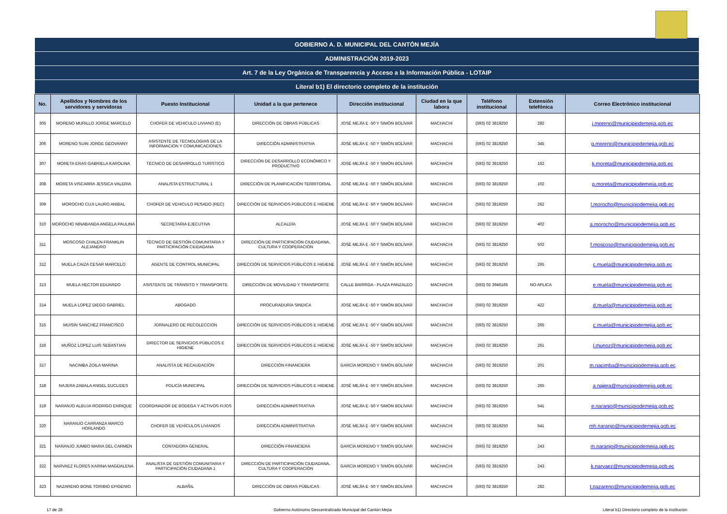| GOBIERNO A. D. MUNICIPAL DEL CANTÓN MEJÍA |
| ADMINISTRACIÓN 2019-2023 |
| Art. 7 de la Ley Orgánica de Transparencia y Acceso a la Información Pública - LOTAIP |
| Literal b1) El directorio completo de la institución |
| No. | Apellidos y Nombres de los servidores y servidoras | Puesto Institucional | Unidad a la que pertenece | Dirección institucional | Ciudad en la que labora | Teléfono institucional | Extensión telefónica | Correo Electrónico institucional |
| --- | --- | --- | --- | --- | --- | --- | --- | --- |
| 305 | MORENO MURILLO JORGE MARCELO | CHOFER DE VEHICULO LIVIANO (E) | DIRECCIÓN DE OBRAS PÚBLICAS | JOSÉ MEJÍA E -50 Y SIMÓN BOLÍVAR | MACHACHI | (593) 02 3819250 | 282 | j.moreno@municipiodemejia.gob.ec |
| 306 | MORENO SUIN JORGE GEOVANNY | ASISTENTE DE TECNOLOGIAS DE LA INFORMACION Y COMUNICACIONES | DIRECCIÓN ADMINISTRATIVA | JOSÉ MEJÍA E -50 Y SIMÓN BOLÍVAR | MACHACHI | (593) 02 3819250 | 345 | g.moreno@municipiodemejia.gob.ec |
| 307 | MORETA ERAS GABRIELA KAROLINA | TÉCNICO DE DESARROLLO TURÍSTICO | DIRECCIÓN DE DESARROLLO ECONÓMICO Y PRODUCTIVO | JOSÉ MEJÍA E -50 Y SIMÓN BOLÍVAR | MACHACHI | (593) 02 3819250 | 162 | k.moreta@municipiodemejia.gob.ec |
| 308 | MORETA VISCARRA JESSICA VALERIA | ANALISTA ESTRUCTURAL 1 | DIRECCIÓN DE PLANIFICACIÓN TERRITORIAL | JOSÉ MEJÍA E -50 Y SIMÓN BOLÍVAR | MACHACHI | (593) 02 3819250 | 102 | g.moreta@municipiodemejia.gob.ec |
| 309 | MOROCHO CUJI LAURO ANIBAL | CHOFER DE VEHICULO PESADO (REC) | DIRECCIÓN DE SERVICIOS PÚBLICOS E HIGIENE | JOSÉ MEJÍA E -50 Y SIMÓN BOLÍVAR | MACHACHI | (593) 02 3819250 | 262 | l.morocho@municipiodemejia.gob.ec |
| 310 | MOROCHO NINABANDA ANGELA PAULINA | SECRETARIA EJECUTIVA | ALCALDÍA | JOSÉ MEJÍA E -50 Y SIMÓN BOLÍVAR | MACHACHI | (593) 02 3819250 | 402 | a.morocho@municipiodemejia.gob.ec |
| 311 | MOSCOSO CHALEN FRANKLIN ALEJANDRO | TÉCNICO DE GESTIÓN COMUNITARIA Y PARTICIPACIÓN CIUDADANA | DIRECCIÓN DE PARTICIPACIÓN CIUDADANA, CULTURA Y COOPERACIÓN | JOSÉ MEJÍA E -50 Y SIMÓN BOLÍVAR | MACHACHI | (593) 02 3819250 | 502 | f.moscoso@municipiodemejia.gob.ec |
| 312 | MUELA CAIZA CESAR MARCELO | AGENTE DE CONTROL MUNICIPAL | DIRECCIÓN DE SERVICIOS PÚBLICOS E HIGIENE | JOSÉ MEJÍA E -50 Y SIMÓN BOLÍVAR | MACHACHI | (593) 02 3819250 | 265 | c.muela@municipiodemejia.gob.ec |
| 313 | MUELA HECTOR EDUARDO | ASISTENTE DE TRÁNSITO Y TRANSPORTE | DIRECCIÓN DE MOVILIDAD Y TRANSPORTE | CALLE BARRIGA - PLAZA PANZALEO | MACHACHI | (593) 02 3946165 | NO APLICA | e.muela@municipiodemejia.gob.ec |
| 314 | MUELA LOPEZ DIEGO GABRIEL | ABOGADO | PROCURADURÍA SINDICA | JOSÉ MEJÍA E -50 Y SIMÓN BOLÍVAR | MACHACHI | (593) 02 3819250 | 422 | d.muela@municipiodemejia.gob.ec |
| 315 | MUISIN SANCHEZ FRANCISCO | JORNALERO DE RECOLECCION | DIRECCIÓN DE SERVICIOS PÚBLICOS E HIGIENE | JOSÉ MEJÍA E -50 Y SIMÓN BOLÍVAR | MACHACHI | (593) 02 3819250 | 265 | c.muela@municipiodemejia.gob.ec |
| 316 | MUÑOZ LOPEZ LUIS SEBASTIAN | DIRECTOR DE SERVICIOS PÚBLICOS E HIGIENE | DIRECCIÓN DE SERVICIOS PÚBLICOS E HIGIENE | JOSÉ MEJÍA E -50 Y SIMÓN BOLÍVAR | MACHACHI | (593) 02 3819250 | 261 | l.munoz@municipiodemejia.gob.ec |
| 317 | NACIMBA ZOILA MARINA | ANALISTA DE RECAUDACIÓN | DIRECCIÓN FINANCIERA | GARCÍA MORENO Y SIMÓN BOLÍVAR | MACHACHI | (593) 02 3819250 | 201 | m.nacimba@municipiodemejia.gob.ec |
| 318 | NAJERA ZABALA ANGEL EUCLIDES | POLICÍA MUNICIPAL | DIRECCIÓN DE SERVICIOS PÚBLICOS E HIGIENE | JOSÉ MEJÍA E -50 Y SIMÓN BOLÍVAR | MACHACHI | (593) 02 3819250 | 265 | a.najera@municipiodemejia.gob.ec |
| 319 | NARANJO ALBUJA RODRIGO ENRIQUE | COORDINADOR DE BODEGA Y ACTIVOS FIJOS | DIRECCIÓN ADMINISTRATIVA | JOSÉ MEJÍA E -50 Y SIMÓN BOLÍVAR | MACHACHI | (593) 02 3819250 | 541 | e.naranjo@municipiodemejia.gob.ec |
| 320 | NARANJO CARRANZA MARCO HORLANDO | CHOFER DE VEHÍCULOS LIVIANOS | DIRECCIÓN ADMINISTRATIVA | JOSÉ MEJÍA E -50 Y SIMÓN BOLÍVAR | MACHACHI | (593) 02 3819250 | 541 | mh.naranjo@municipiodemejia.gob.ec |
| 321 | NARANJO JUMBO MARIA DEL CARMEN | CONTADORA GENERAL | DIRECCIÓN FINANCIERA | GARCÍA MORENO Y SIMÓN BOLÍVAR | MACHACHI | (593) 02 3819250 | 243 | m.naranjo@municipiodemejia.gob.ec |
| 322 | NARVAEZ FLORES KARINA MAGDALENA | ANALISTA DE GESTIÓN COMUNITARIA Y PARTICIPACIÓN CIUDADANA 1 | DIRECCIÓN DE PARTICIPACIÓN CIUDADANA, CULTURA Y COOPERACIÓN | GARCÍA MORENO Y SIMÓN BOLÍVAR | MACHACHI | (593) 02 3819250 | 243 | k.narvaez@municipiodemejia.gob.ec |
| 323 | NAZARENO BONE TORIBIO EFIGENIO | ALBAÑIL | DIRECCIÓN DE OBRAS PÚBLICAS | JOSÉ MEJÍA E -50 Y SIMÓN BOLÍVAR | MACHACHI | (593) 02 3819250 | 282 | t.nazareno@municipiodemejia.gob.ec |
17 de 28 Gobierno Autónomo Descentralizado Municipal del Cantón Mejía Literal b1) Directorio completo de la institución